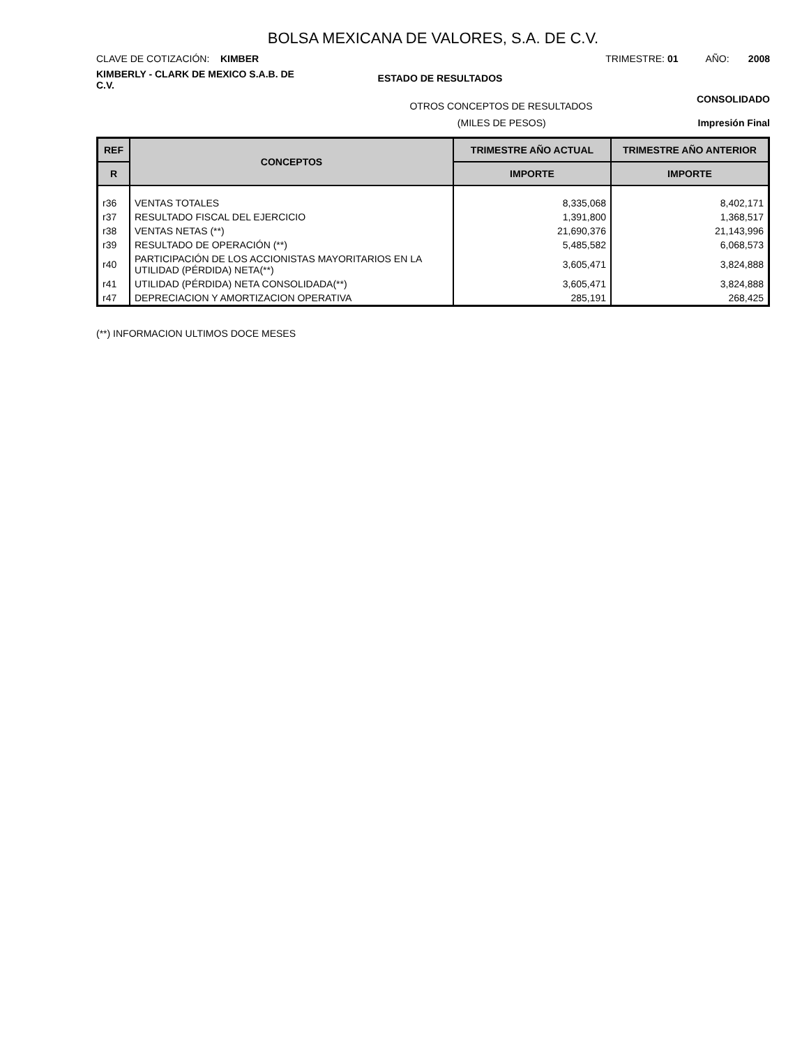BOLSA MEXICANA DE VALORES, S.A. DE C.V.
CLAVE DE COTIZACIÓN: KIMBER TRIMESTRE: 01 AÑO: 2008
KIMBERLY - CLARK DE MEXICO S.A.B. DE C.V.
ESTADO DE RESULTADOS
OTROS CONCEPTOS DE RESULTADOS
CONSOLIDADO
(MILES DE PESOS) Impresión Final
| REF | CONCEPTOS | TRIMESTRE AÑO ACTUAL | TRIMESTRE AÑO ANTERIOR |
| --- | --- | --- | --- |
| R | | IMPORTE | IMPORTE |
| r36 | VENTAS TOTALES | 8,335,068 | 8,402,171 |
| r37 | RESULTADO FISCAL DEL EJERCICIO | 1,391,800 | 1,368,517 |
| r38 | VENTAS NETAS (**) | 21,690,376 | 21,143,996 |
| r39 | RESULTADO DE OPERACIÓN (**) | 5,485,582 | 6,068,573 |
| r40 | PARTICIPACIÓN DE LOS ACCIONISTAS MAYORITARIOS EN LA UTILIDAD (PÉRDIDA) NETA(**) | 3,605,471 | 3,824,888 |
| r41 | UTILIDAD (PÉRDIDA) NETA CONSOLIDADA(**) | 3,605,471 | 3,824,888 |
| r47 | DEPRECIACION Y AMORTIZACION OPERATIVA | 285,191 | 268,425 |
(**) INFORMACION ULTIMOS DOCE MESES